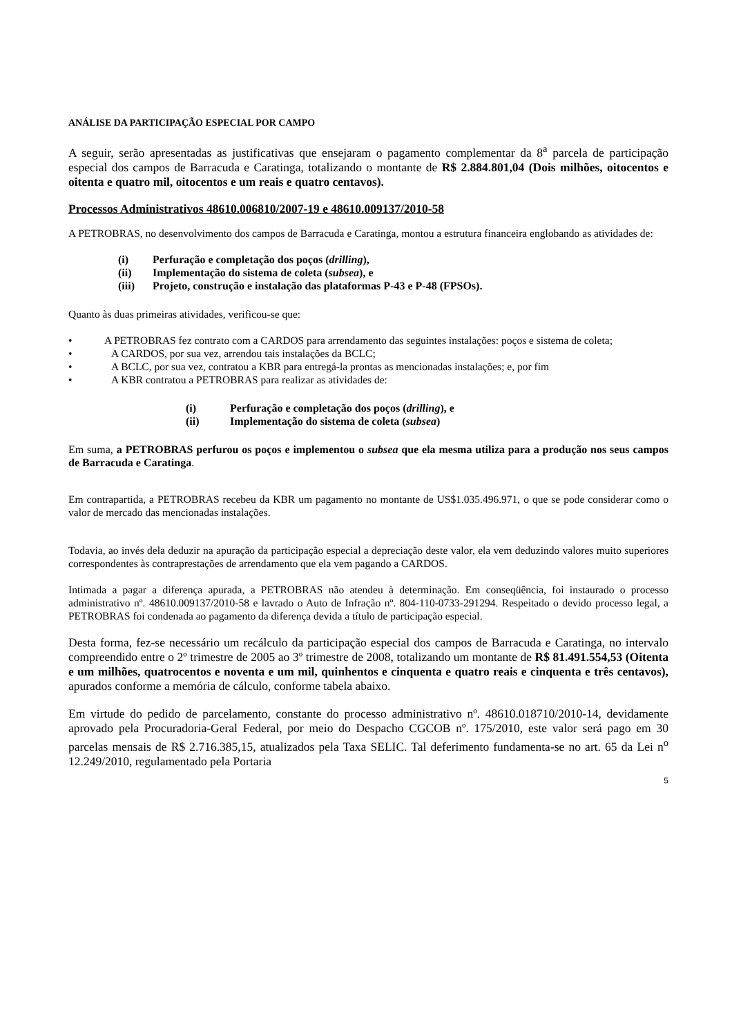ANÁLISE DA PARTICIPAÇÃO ESPECIAL POR CAMPO
A seguir, serão apresentadas as justificativas que ensejaram o pagamento complementar da 8<sup>a</sup> parcela de participação especial dos campos de Barracuda e Caratinga, totalizando o montante de R$ 2.884.801,04 (Dois milhões, oitocentos e oitenta e quatro mil, oitocentos e um reais e quatro centavos).
Processos Administrativos 48610.006810/2007-19 e 48610.009137/2010-58
A PETROBRAS, no desenvolvimento dos campos de Barracuda e Caratinga, montou a estrutura financeira englobando as atividades de:
(i) Perfuração e completação dos poços (drilling),
(ii) Implementação do sistema de coleta (subsea), e
(iii) Projeto, construção e instalação das plataformas P-43 e P-48 (FPSOs).
Quanto às duas primeiras atividades, verificou-se que:
• A PETROBRAS fez contrato com a CARDOS para arrendamento das seguintes instalações: poços e sistema de coleta;
• A CARDOS, por sua vez, arrendou tais instalações da BCLC;
• A BCLC, por sua vez, contratou a KBR para entregá-la prontas as mencionadas instalações; e, por fim
• A KBR contratou a PETROBRAS para realizar as atividades de:
(i) Perfuração e completação dos poços (drilling), e
(ii) Implementação do sistema de coleta (subsea)
Em suma, a PETROBRAS perfurou os poços e implementou o subsea que ela mesma utiliza para a produção nos seus campos de Barracuda e Caratinga.
Em contrapartida, a PETROBRAS recebeu da KBR um pagamento no montante de US$1.035.496.971, o que se pode considerar como o valor de mercado das mencionadas instalações.
Todavia, ao invés dela deduzir na apuração da participação especial a depreciação deste valor, ela vem deduzindo valores muito superiores correspondentes às contraprestações de arrendamento que ela vem pagando a CARDOS.
Intimada a pagar a diferença apurada, a PETROBRAS não atendeu à determinação. Em conseqüência, foi instaurado o processo administrativo nº. 48610.009137/2010-58 e lavrado o Auto de Infração nº. 804-110-0733-291294. Respeitado o devido processo legal, a PETROBRAS foi condenada ao pagamento da diferença devida a título de participação especial.
Desta forma, fez-se necessário um recálculo da participação especial dos campos de Barracuda e Caratinga, no intervalo compreendido entre o 2º trimestre de 2005 ao 3º trimestre de 2008, totalizando um montante de R$ 81.491.554,53 (Oitenta e um milhões, quatrocentos e noventa e um mil, quinhentos e cinquenta e quatro reais e cinquenta e três centavos), apurados conforme a memória de cálculo, conforme tabela abaixo.
Em virtude do pedido de parcelamento, constante do processo administrativo nº. 48610.018710/2010-14, devidamente aprovado pela Procuradoria-Geral Federal, por meio do Despacho CGCOB nº. 175/2010, este valor será pago em 30 parcelas mensais de R$ 2.716.385,15, atualizados pela Taxa SELIC. Tal deferimento fundamenta-se no art. 65 da Lei n<sup>o</sup> 12.249/2010, regulamentado pela Portaria
5